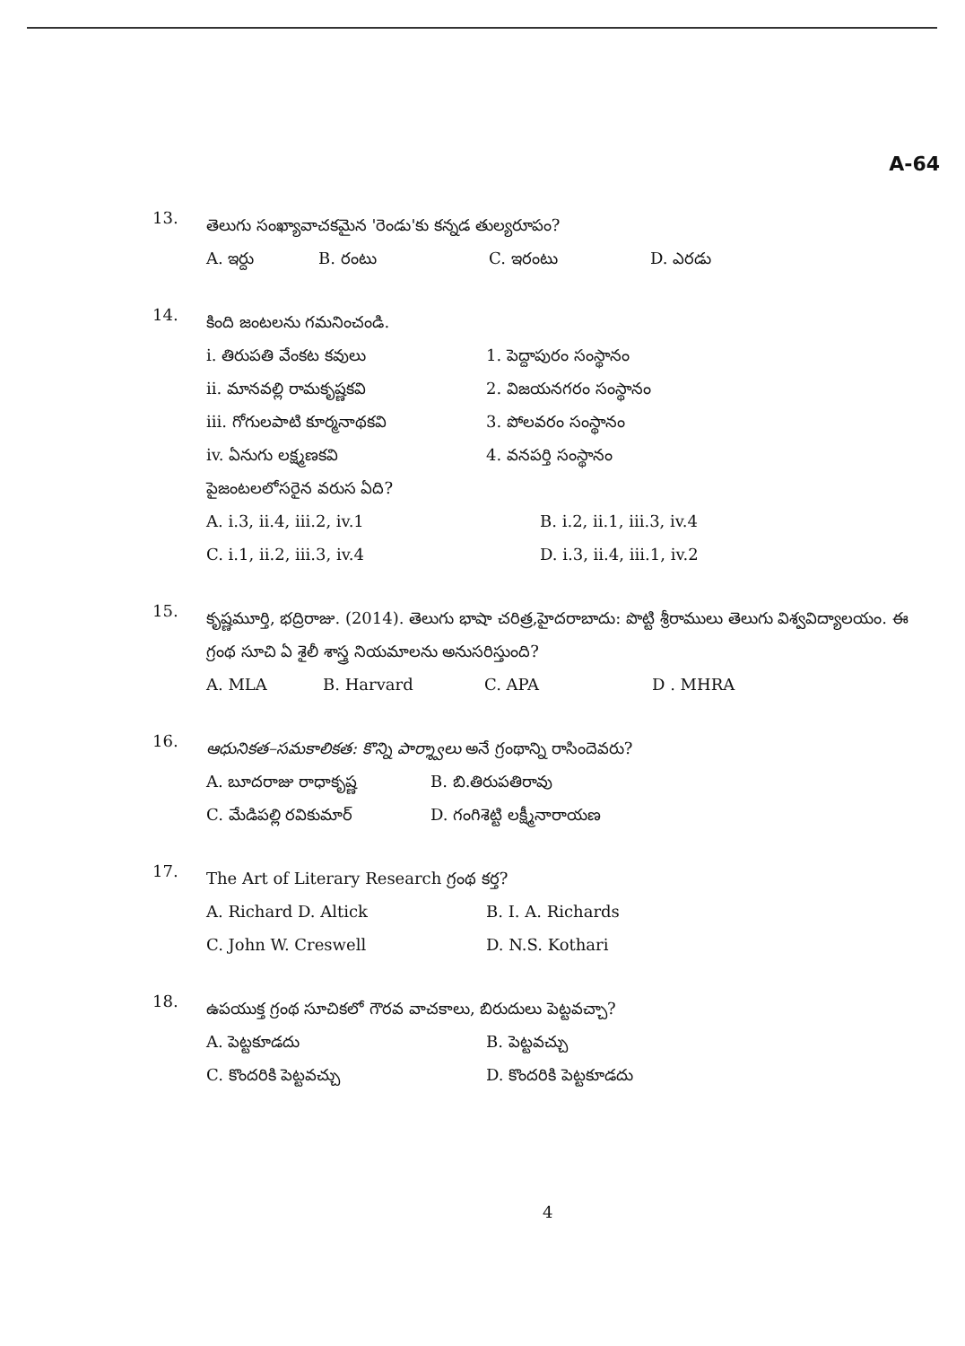A-64
13.
తెలుగు సంఖ్యావాచకమైన 'రెండు'కు కన్నడ తుల్యరూపం?
A. ఇర్దు B. రంటు C. ఇరంటు D. ఎరడు
14.
కింది జంటలను గమనించండి.
i. తిరుపతి వేంకట కవులు 1. పెద్దాపురం సంస్థానం
ii. మానవల్లి రామకృష్ణకవి 2. విజయనగరం సంస్థానం
iii. గోగులపాటి కూర్మనాథకవి 3. పోలవరం సంస్థానం
iv. ఏనుగు లక్ష్మణకవి 4. వనపర్తి సంస్థానం
పైజంటలలోసరైన వరుస ఏది?
A. i.3, ii.4, iii.2, iv.1 B. i.2, ii.1, iii.3, iv.4
C. i.1, ii.2, iii.3, iv.4 D. i.3, ii.4, iii.1, iv.2
15.
కృష్ణమూర్తి, భద్రిరాజు. (2014). తెలుగు భాషా చరిత్ర,హైదరాబాదు: పొట్టి శ్రీరాములు తెలుగు విశ్వవిద్యాలయం. ఈ గ్రంథ సూచి ఏ శైలీ శాస్త్ర నియమాలను అనుసరిస్తుంది?
A. MLA B. Harvard C. APA D . MHRA
16.
ఆధునికత–సమకాలికత: కొన్ని పార్శ్వాలు అనే గ్రంథాన్ని రాసిందెవరు?
A. బూదరాజు రాధాకృష్ణ B. బి.తిరుపతిరావు
C. మేడిపల్లి రవికుమార్ D. గంగిశెట్టి లక్ష్మీనారాయణ
17.
The Art of Literary Research గ్రంథ కర్త?
A. Richard D. Altick B. I. A. Richards
C. John W. Creswell D. N.S. Kothari
18.
ఉపయుక్త గ్రంథ సూచికలో గౌరవ వాచకాలు, బిరుదులు పెట్టవచ్చా?
A. పెట్టకూడదు B. పెట్టవచ్చు
C. కొందరికి పెట్టవచ్చు D. కొందరికి పెట్టకూడదు
4